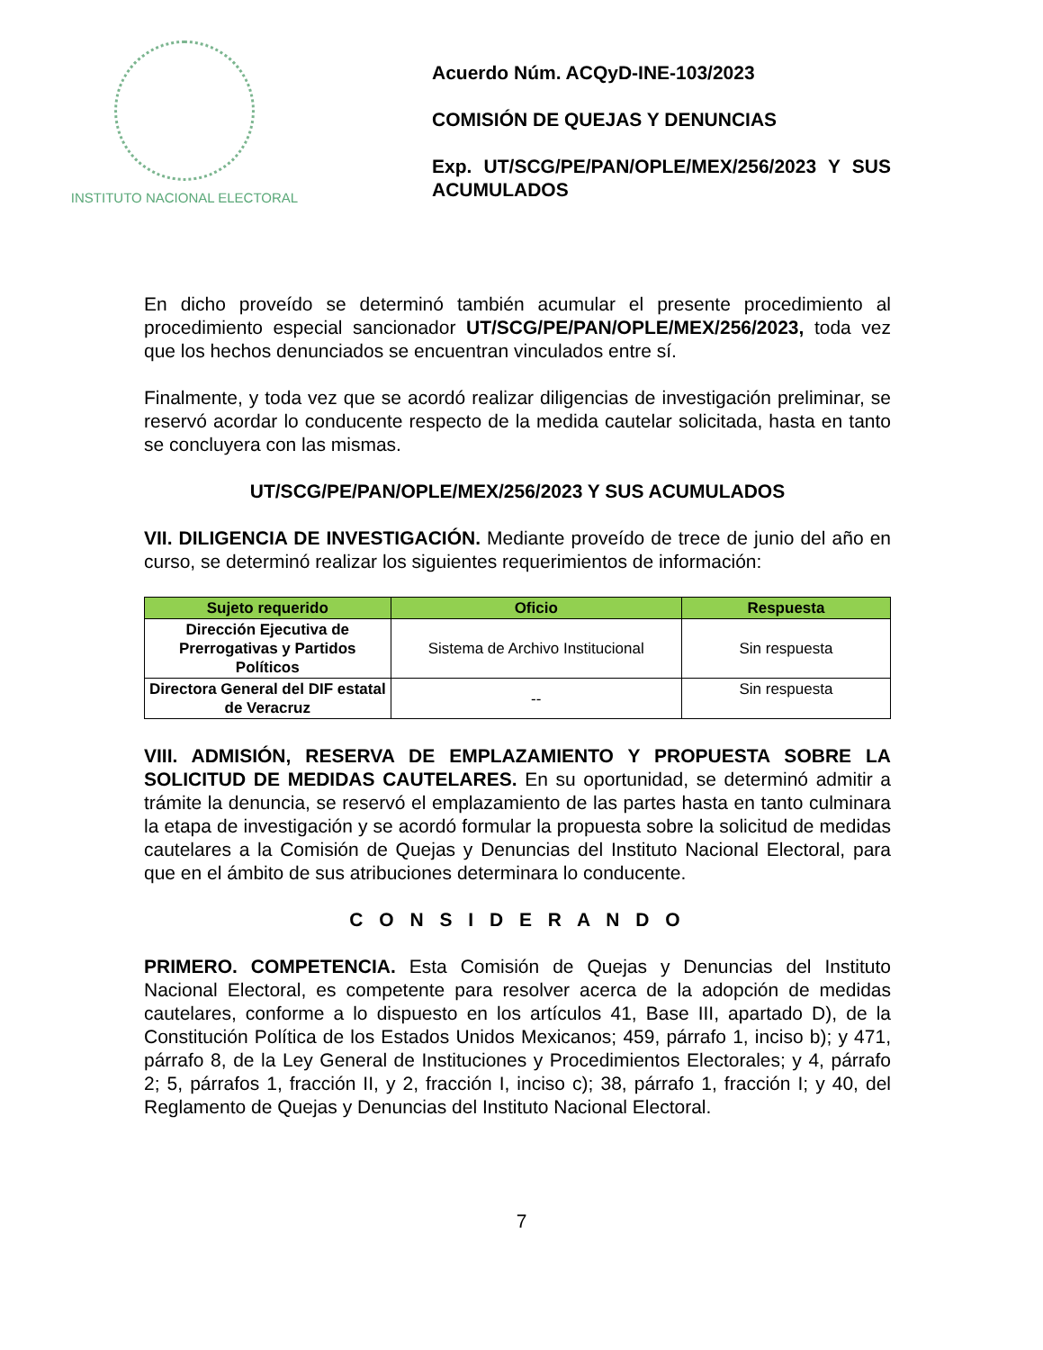INSTITUTO NACIONAL ELECTORAL
Acuerdo Núm. ACQyD-INE-103/2023
COMISIÓN DE QUEJAS Y DENUNCIAS
Exp. UT/SCG/PE/PAN/OPLE/MEX/256/2023 Y SUS ACUMULADOS
En dicho proveído se determinó también acumular el presente procedimiento al procedimiento especial sancionador UT/SCG/PE/PAN/OPLE/MEX/256/2023, toda vez que los hechos denunciados se encuentran vinculados entre sí.
Finalmente, y toda vez que se acordó realizar diligencias de investigación preliminar, se reservó acordar lo conducente respecto de la medida cautelar solicitada, hasta en tanto se concluyera con las mismas.
UT/SCG/PE/PAN/OPLE/MEX/256/2023 Y SUS ACUMULADOS
VII. DILIGENCIA DE INVESTIGACIÓN. Mediante proveído de trece de junio del año en curso, se determinó realizar los siguientes requerimientos de información:
| Sujeto requerido | Oficio | Respuesta |
| --- | --- | --- |
| Dirección Ejecutiva de Prerrogativas y Partidos Políticos | Sistema de Archivo Institucional | Sin respuesta |
| Directora General del DIF estatal de Veracruz | -- | Sin respuesta |
VIII. ADMISIÓN, RESERVA DE EMPLAZAMIENTO Y PROPUESTA SOBRE LA SOLICITUD DE MEDIDAS CAUTELARES. En su oportunidad, se determinó admitir a trámite la denuncia, se reservó el emplazamiento de las partes hasta en tanto culminara la etapa de investigación y se acordó formular la propuesta sobre la solicitud de medidas cautelares a la Comisión de Quejas y Denuncias del Instituto Nacional Electoral, para que en el ámbito de sus atribuciones determinara lo conducente.
C O N S I D E R A N D O
PRIMERO. COMPETENCIA. Esta Comisión de Quejas y Denuncias del Instituto Nacional Electoral, es competente para resolver acerca de la adopción de medidas cautelares, conforme a lo dispuesto en los artículos 41, Base III, apartado D), de la Constitución Política de los Estados Unidos Mexicanos; 459, párrafo 1, inciso b); y 471, párrafo 8, de la Ley General de Instituciones y Procedimientos Electorales; y 4, párrafo 2; 5, párrafos 1, fracción II, y 2, fracción I, inciso c); 38, párrafo 1, fracción I; y 40, del Reglamento de Quejas y Denuncias del Instituto Nacional Electoral.
7